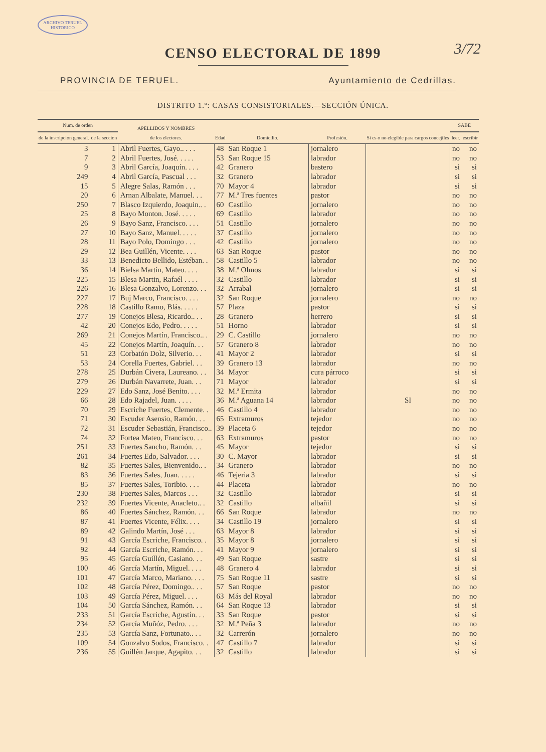ARCHIVO TERUEL HISTORICO
3/72
CENSO ELECTORAL DE 1899
PROVINCIA DE TERUEL. Ayuntamiento de Cedrillas.
DISTRITO 1.º: CASAS CONSISTORIALES.—SECCIÓN ÚNICA.
| Num. de orden | | APELLIDOS Y NOMBRES de los electores. | Edad | Domicilio. | Profesión. | Si es o no elegible para cargos concejiles | SABE | |
| --- | --- | --- | --- | --- | --- | --- | --- | --- |
| de la inscripcion general. | de la seccion | | | | | | leer. | escribir |
| 3 | 1 | Abril Fuertes, Gayo.. . . . | 48 | San Roque 1 | jornalero | SI | no | no |
| 7 | 2 | Abril Fuertes, José. . . . . | 53 | San Roque 15 | labrador | | no | no |
| 9 | 3 | Abril García, Joaquín. . . . | 42 | Granero | bastero | | si | si |
| 249 | 4 | Abril García, Pascual . . . | 32 | Granero | labrador | | si | si |
| 15 | 5 | Alegre Salas, Ramón . . . | 70 | Mayor 4 | labrador | | si | si |
| 20 | 6 | Arnan Albalate, Manuel. . . | 77 | M.ª Tres fuentes | pastor | | no | no |
| 250 | 7 | Blasco Izquierdo, Joaquin.. . | 60 | Castillo | jornalero | | no | no |
| 25 | 8 | Bayo Monton. José. . . . . | 69 | Castillo | labrador | | no | no |
| 26 | 9 | Bayo Sanz, Francisco. . . . | 51 | Castillo | jornalero | | no | no |
| 27 | 10 | Bayo Sanz, Manuel. . . . . | 37 | Castillo | jornalero | | no | no |
| 28 | 11 | Bayo Polo, Domingo . . . | 42 | Castillo | jornalero | | no | no |
| 29 | 12 | Bea Guillén, Vicente. . . . | 63 | San Roque | pastor | | no | no |
| 33 | 13 | Benedicto Bellido, Estéban. . | 58 | Castillo 5 | labrador | | no | no |
| 36 | 14 | Bielsa Martín, Mateo. . . . | 38 | M.ª Olmos | labrador | | si | si |
| 225 | 15 | Blesa Martin, Rafaél . . . . | 32 | Castillo | labrador | | si | si |
| 226 | 16 | Blesa Gonzalvo, Lorenzo. . . | 32 | Arrabal | jornalero | | si | si |
| 227 | 17 | Buj Marco, Francisco. . . . | 32 | San Roque | jornalero | | no | no |
| 228 | 18 | Castillo Ramo, Blás. . . . . | 57 | Plaza | pastor | | si | si |
| 277 | 19 | Conejos Blesa, Ricardo.. . . | 28 | Granero | herrero | | si | si |
| 42 | 20 | Conejos Edo, Pedro. . . . . | 51 | Horno | labrador | | si | si |
| 269 | 21 | Conejos Martín, Francisco.. . | 29 | C. Castillo | jornalero | | no | no |
| 45 | 22 | Conejos Martín, Joaquín. . . | 57 | Granero 8 | labrador | | no | no |
| 51 | 23 | Corbatón Dolz, Silverio. . . | 41 | Mayor 2 | labrador | | si | si |
| 53 | 24 | Corella Fuertes, Gabriel. . . | 39 | Granero 13 | labrador | | no | no |
| 278 | 25 | Durbán Civera, Laureano. . . | 34 | Mayor | cura párroco | | si | si |
| 279 | 26 | Durbán Navarrete, Juan. . . | 71 | Mayor | labrador | | si | si |
| 229 | 27 | Edo Sanz, José Benito. . . . | 32 | M.ª Ermita | labrador | | no | no |
| 66 | 28 | Edo Rajadel, Juan. . . . . | 36 | M.ª Aguana 14 | labrador | | no | no |
| 70 | 29 | Escriche Fuertes, Clemente. . | 46 | Castillo 4 | labrador | | no | no |
| 71 | 30 | Escuder Asensio, Ramón. . . | 65 | Extramuros | tejedor | | no | no |
| 72 | 31 | Escuder Sebastián, Francisco.. | 39 | Placeta 6 | tejedor | | no | no |
| 74 | 32 | Fortea Mateo, Francisco. . . | 63 | Extramuros | pastor | | no | no |
| 251 | 33 | Fuertes Sancho, Ramón. . . | 45 | Mayor | tejedor | | si | si |
| 261 | 34 | Fuertes Edo, Salvador. . . . | 30 | C. Mayor | labrador | | si | si |
| 82 | 35 | Fuertes Sales, Bienvenido.. . | 34 | Granero | labrador | | no | no |
| 83 | 36 | Fuertes Sales, Juan. . . . . | 46 | Tejeria 3 | labrador | | si | si |
| 85 | 37 | Fuertes Sales, Toribio. . . . | 44 | Placeta | labrador | | no | no |
| 230 | 38 | Fuertes Sales, Marcos . . . | 32 | Castillo | labrador | | si | si |
| 232 | 39 | Fuertes Vicente, Anacleto.. . | 32 | Castillo | albañil | | si | si |
| 86 | 40 | Fuertes Sánchez, Ramón. . . | 66 | San Roque | labrador | | no | no |
| 87 | 41 | Fuertes Vicente, Félix. . . . | 34 | Castillo 19 | jornalero | | si | si |
| 89 | 42 | Galindo Martín, José . . . | 63 | Mayor 8 | labrador | | si | si |
| 91 | 43 | García Escriche, Francisco. . | 35 | Mayor 8 | jornalero | | si | si |
| 92 | 44 | García Escriche, Ramón. . . | 41 | Mayor 9 | jornalero | | si | si |
| 95 | 45 | García Guillén, Casiano. . . | 49 | San Roque | sastre | | si | si |
| 100 | 46 | García Martín, Miguel. . . . | 48 | Granero 4 | labrador | | si | si |
| 101 | 47 | García Marco, Mariano. . . . | 75 | San Roque 11 | sastre | | si | si |
| 102 | 48 | García Pérez, Domingo.. . . | 57 | San Roque | pastor | | no | no |
| 103 | 49 | García Pérez, Miguel. . . . | 63 | Más del Royal | labrador | | no | no |
| 104 | 50 | García Sánchez, Ramón. . . | 64 | San Roque 13 | labrador | | si | si |
| 233 | 51 | García Escriche, Agustín. . . | 33 | San Roque | pastor | | si | si |
| 234 | 52 | García Muñóz, Pedro. . . . | 32 | M.ª Peña 3 | labrador | | no | no |
| 235 | 53 | García Sanz, Fortunato.. . . | 32 | Carrerón | jornalero | | no | no |
| 109 | 54 | Gonzalvo Sodos, Francisco. . | 47 | Castillo 7 | labrador | | si | si |
| 236 | 55 | Guillén Jarque, Agapito. . . | 32 | Castillo | labrador | | si | si |